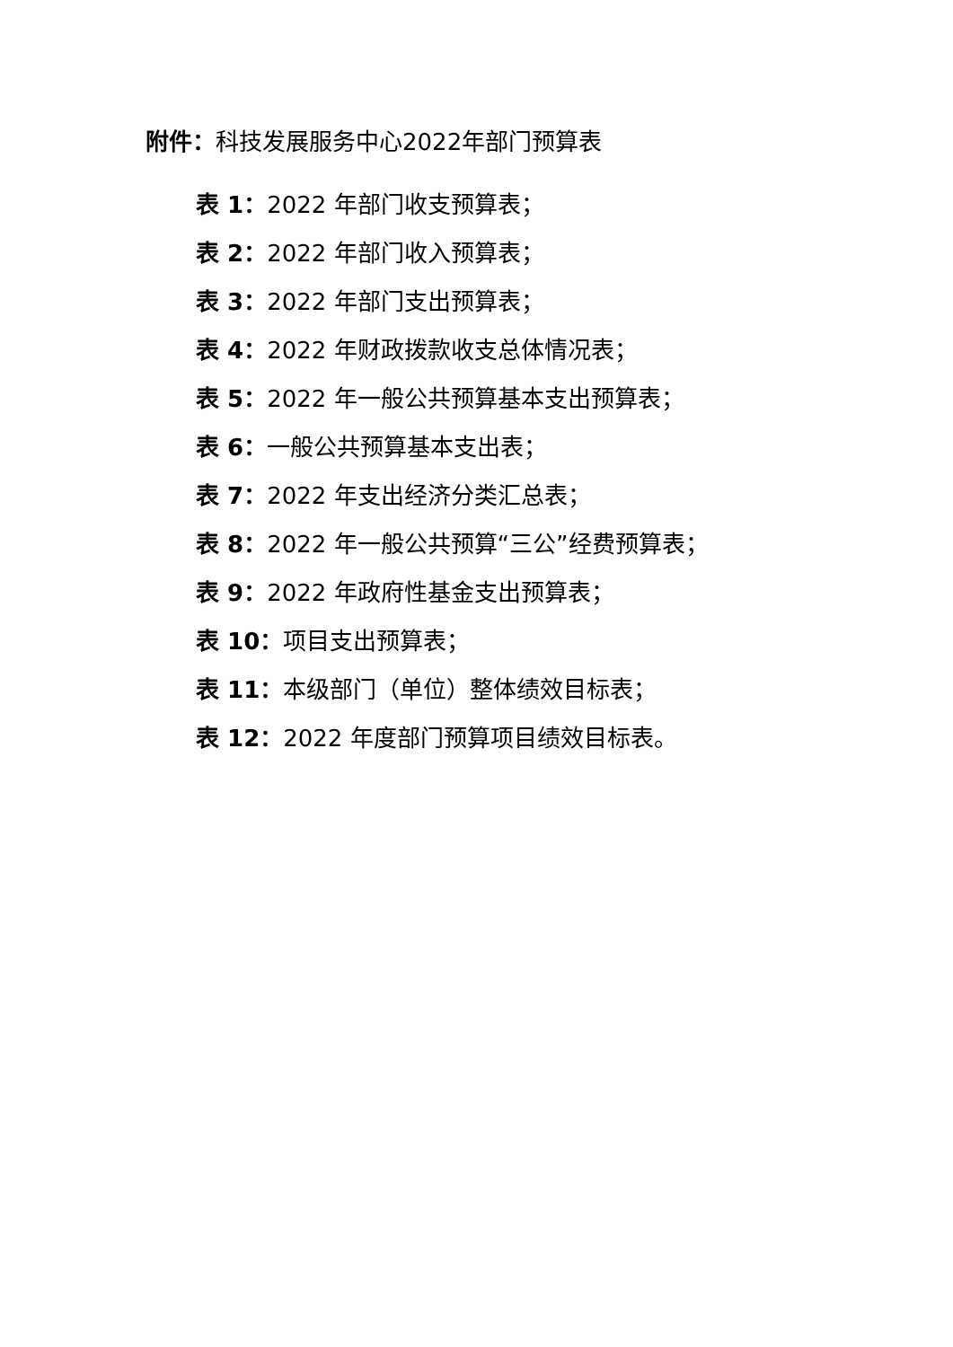附件：科技发展服务中心2022年部门预算表
表 1：2022 年部门收支预算表；
表 2：2022 年部门收入预算表；
表 3：2022 年部门支出预算表；
表 4：2022 年财政拨款收支总体情况表；
表 5：2022 年一般公共预算基本支出预算表；
表 6：一般公共预算基本支出表；
表 7：2022 年支出经济分类汇总表；
表 8：2022 年一般公共预算“三公”经费预算表；
表 9：2022 年政府性基金支出预算表；
表 10：项目支出预算表；
表 11：本级部门（单位）整体绩效目标表；
表 12：2022 年度部门预算项目绩效目标表。